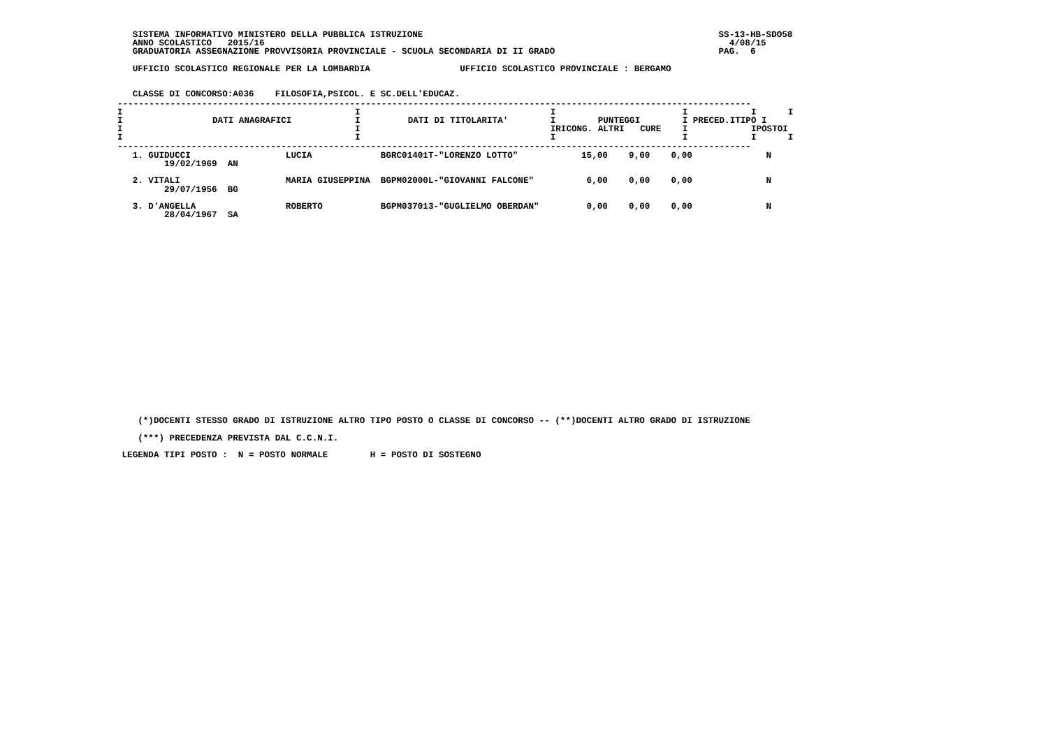SISTEMA INFORMATIVO MINISTERO DELLA PUBBLICA ISTRUZIONE                                                        SS-13-HB-SDO58
   ANNO SCOLASTICO   2015/16                                                                                        4/08/15
   GRADUATORIA ASSEGNAZIONE PROVVISORIA PROVINCIALE - SCUOLA SECONDARIA DI II GRADO                               PAG.  6

   UFFICIO SCOLASTICO REGIONALE PER LA LOMBARDIA                 UFFICIO SCOLASTICO PROVINCIALE : BERGAMO


   CLASSE DI CONCORSO:A036    FILOSOFIA,PSICOL. E SC.DELL'EDUCAZ.
| ------------------------------------------------------------------------------------------------------------------------ I I I I I I I DATI ANAGRAFICI I DATI DI TITOLARITA' I PUNTEGGI I PRECED.ITIPO I I I IRICONG. ALTRI CURE I IPOSTOI I I I I I I ------------------------------------------------------------------------------------------------------------------------ |
   1. GUIDUCCI                  LUCIA             BGRC01401T-"LORENZO LOTTO"            15,00    9,00    0,00              N
         19/02/1969  AN

   2. VITALI                    MARIA GIUSEPPINA  BGPM02000L-"GIOVANNI FALCONE"          6,00    0,00    0,00              N
         29/07/1956  BG

   3. D'ANGELLA                 ROBERTO           BGPM037013-"GUGLIELMO OBERDAN"         0,00    0,00    0,00              N
         28/04/1967  SA
    (*)DOCENTI STESSO GRADO DI ISTRUZIONE ALTRO TIPO POSTO O CLASSE DI CONCORSO -- (**)DOCENTI ALTRO GRADO DI ISTRUZIONE

    (***) PRECEDENZA PREVISTA DAL C.C.N.I.

 LEGENDA TIPI POSTO :  N = POSTO NORMALE        H = POSTO DI SOSTEGNO